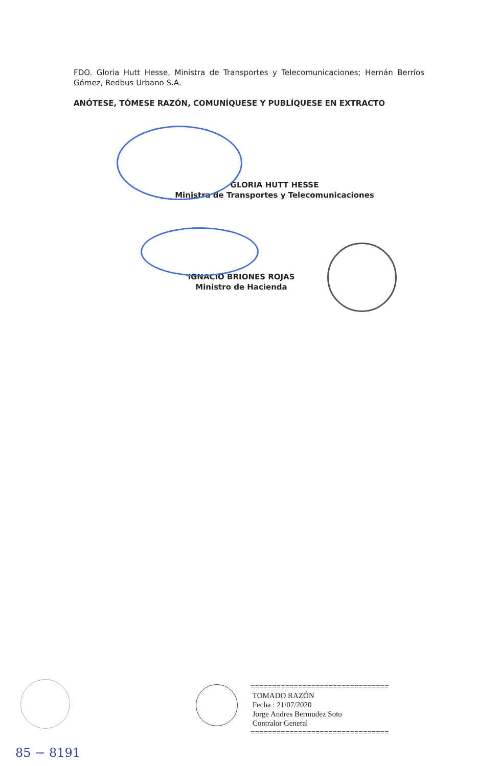FDO. Gloria Hutt Hesse, Ministra de Transportes y Telecomunicaciones; Hernán Berríos Gómez, Redbus Urbano S.A.
ANÓTESE, TÓMESE RAZÓN, COMUNÍQUESE Y PUBLÍQUESE EN EXTRACTO
GLORIA HUTT HESSE
Ministra de Transportes y Telecomunicaciones
IGNACIO BRIONES ROJAS
Ministro de Hacienda
================================
TOMADO RAZÓN
Fecha : 21/07/2020
Jorge Andres Bermudez Soto
Contralor General
================================
85 − 8191